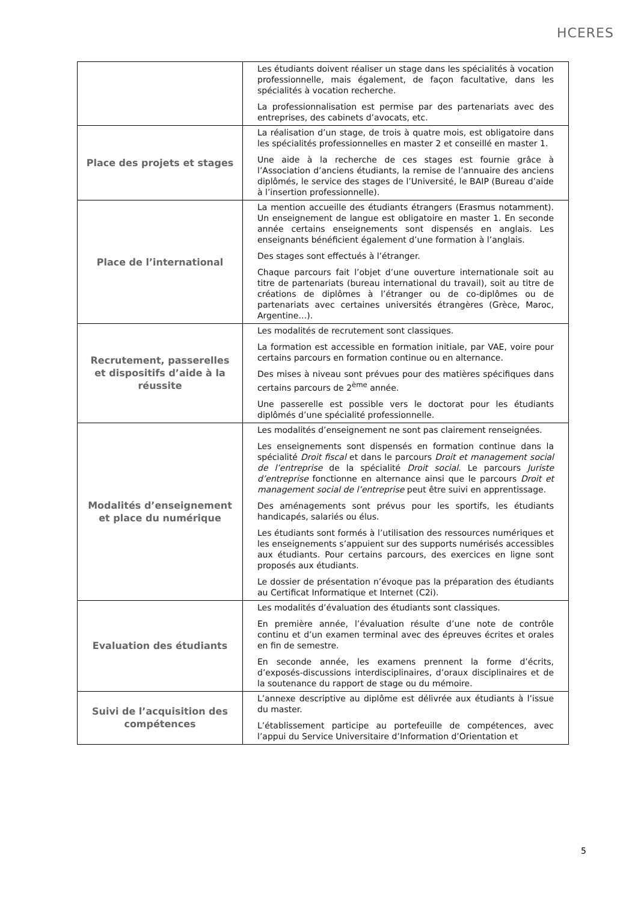HCERES
| | Les étudiants doivent réaliser un stage dans les spécialités à vocation professionnelle, mais également, de façon facultative, dans les spécialités à vocation recherche. La professionnalisation est permise par des partenariats avec des entreprises, des cabinets d’avocats, etc. |
| Place des projets et stages | La réalisation d’un stage, de trois à quatre mois, est obligatoire dans les spécialités professionnelles en master 2 et conseillé en master 1. Une aide à la recherche de ces stages est fournie grâce à l’Association d’anciens étudiants, la remise de l’annuaire des anciens diplômés, le service des stages de l’Université, le BAIP (Bureau d’aide à l’insertion professionnelle). |
| Place de l’international | La mention accueille des étudiants étrangers (Erasmus notamment). Un enseignement de langue est obligatoire en master 1. En seconde année certains enseignements sont dispensés en anglais. Les enseignants bénéficient également d’une formation à l’anglais. Des stages sont effectués à l’étranger. Chaque parcours fait l’objet d’une ouverture internationale soit au titre de partenariats (bureau international du travail), soit au titre de créations de diplômes à l’étranger ou de co-diplômes ou de partenariats avec certaines universités étrangères (Grèce, Maroc, Argentine…). |
| Recrutement, passerelles et dispositifs d’aide à la réussite | Les modalités de recrutement sont classiques. La formation est accessible en formation initiale, par VAE, voire pour certains parcours en formation continue ou en alternance. Des mises à niveau sont prévues pour des matières spécifiques dans certains parcours de 2<sup>ème</sup> année. Une passerelle est possible vers le doctorat pour les étudiants diplômés d’une spécialité professionnelle. |
| Modalités d’enseignement et place du numérique | Les modalités d’enseignement ne sont pas clairement renseignées. Les enseignements sont dispensés en formation continue dans la spécialité Droit fiscal et dans le parcours Droit et management social de l’entreprise de la spécialité Droit social . Le parcours Juriste d’entreprise fonctionne en alternance ainsi que le parcours Droit et management social de l’entreprise peut être suivi en apprentissage. Des aménagements sont prévus pour les sportifs, les étudiants handicapés, salariés ou élus. Les étudiants sont formés à l’utilisation des ressources numériques et les enseignements s’appuient sur des supports numérisés accessibles aux étudiants. Pour certains parcours, des exercices en ligne sont proposés aux étudiants. Le dossier de présentation n’évoque pas la préparation des étudiants au Certificat Informatique et Internet (C2i). |
| Evaluation des étudiants | Les modalités d’évaluation des étudiants sont classiques. En première année, l’évaluation résulte d’une note de contrôle continu et d’un examen terminal avec des épreuves écrites et orales en fin de semestre. En seconde année, les examens prennent la forme d’écrits, d’exposés-discussions interdisciplinaires, d’oraux disciplinaires et de la soutenance du rapport de stage ou du mémoire. |
| Suivi de l’acquisition des compétences | L’annexe descriptive au diplôme est délivrée aux étudiants à l’issue du master. L’établissement participe au portefeuille de compétences, avec l’appui du Service Universitaire d’Information d’Orientation et |
5